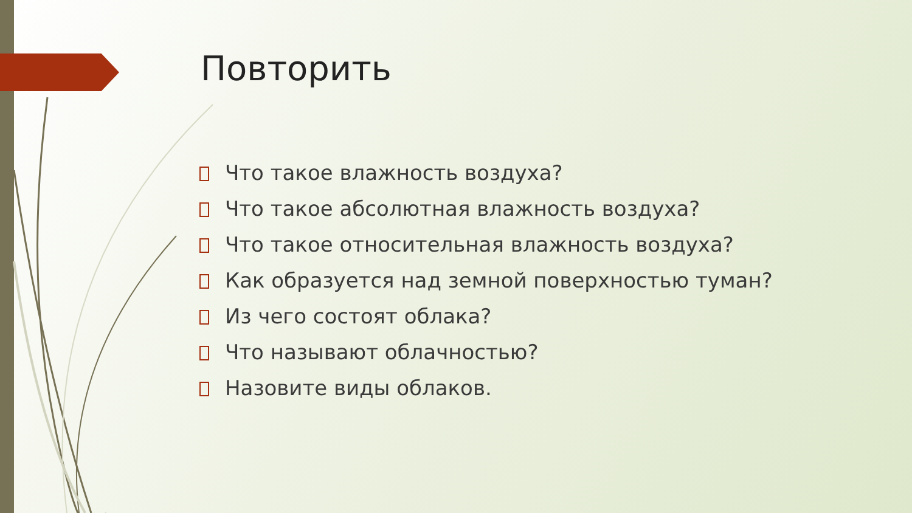Повторить
Что такое влажность воздуха?
Что такое абсолютная влажность воздуха?
Что такое относительная влажность воздуха?
Как образуется над земной поверхностью туман?
Из чего состоят облака?
Что называют облачностью?
Назовите виды облаков.